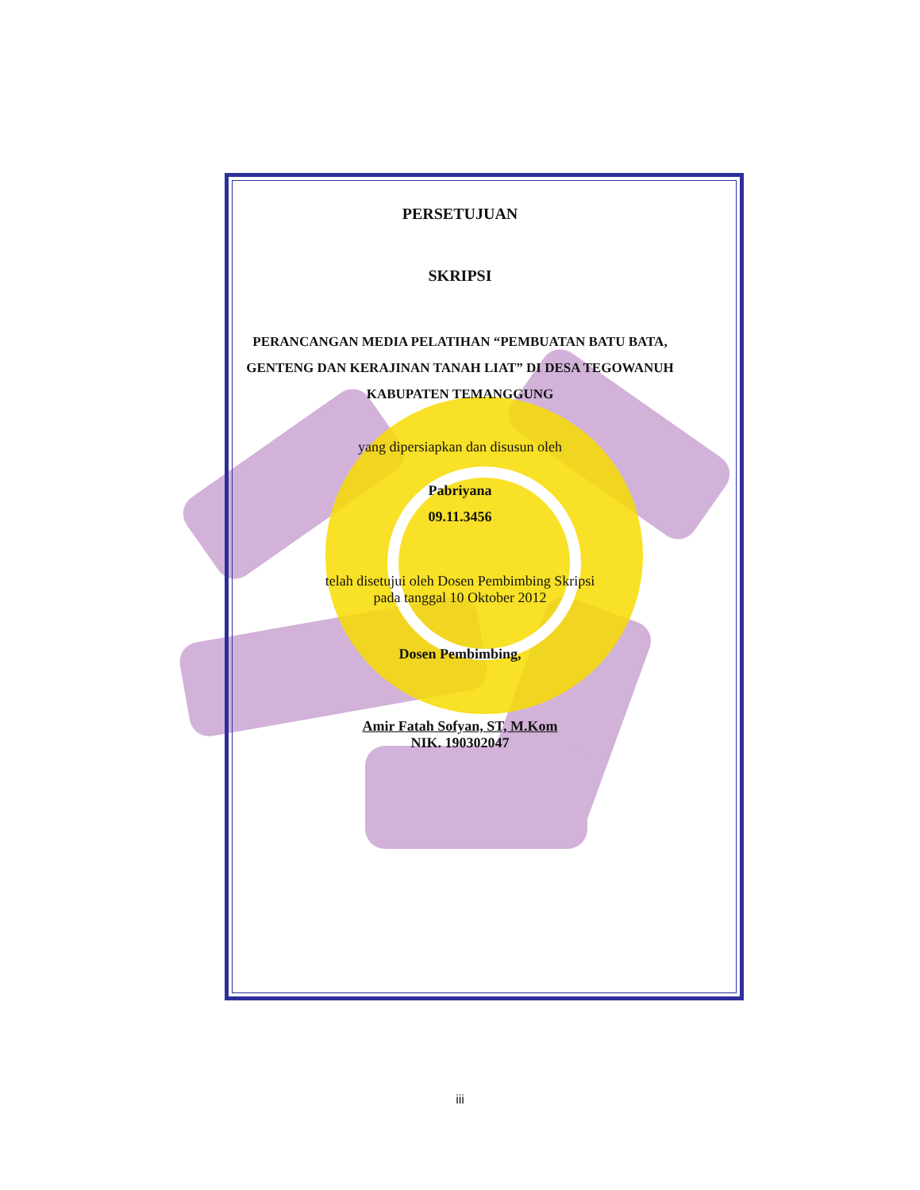PERSETUJUAN
SKRIPSI
PERANCANGAN MEDIA PELATIHAN “PEMBUATAN BATU BATA,
GENTENG DAN KERAJINAN TANAH LIAT” DI DESA TEGOWANUH
KABUPATEN TEMANGGUNG
yang dipersiapkan dan disusun oleh
Pabriyana
09.11.3456
telah disetujui oleh Dosen Pembimbing Skripsi
pada tanggal 10 Oktober 2012
Dosen Pembimbing,
Amir Fatah Sofyan, ST, M.Kom
NIK. 190302047
iii